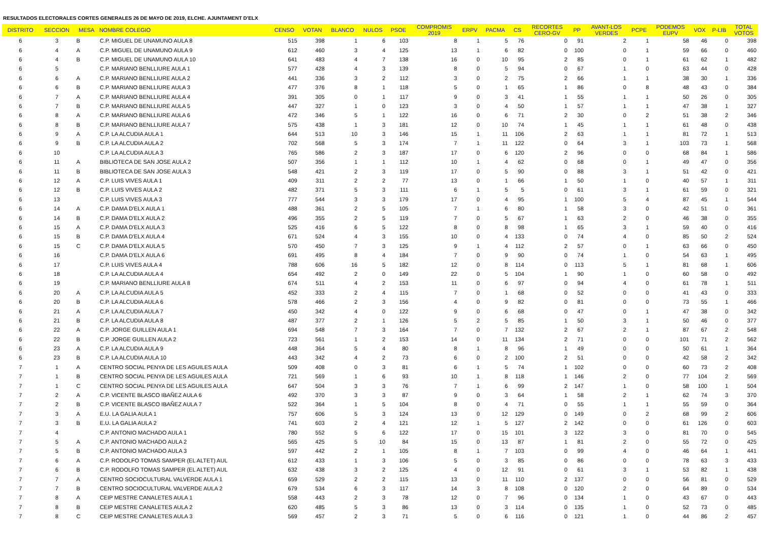RESULTADOS ELECTORALES CORTES GENERALES 26 DE MAYO DE 2019, ELCHE. AJUNTAMENT D'ELX
| DISTRITO | SECCION | MESA | NOMBRE COLEGIO | CENSO | VOTAN | BLANCO | NULOS | PSOE | COMPROMIS 2019 | ERPV | PACMA | CS | RECORTES CERO-GV | PP | AVANT-LOS VERDES | PCPE | PODEMOS EUPV | VOX | P-LIB | TOTAL VOTOS |
| --- | --- | --- | --- | --- | --- | --- | --- | --- | --- | --- | --- | --- | --- | --- | --- | --- | --- | --- | --- | --- |
| 6 | 3 | B | C.P. MIGUEL DE UNAMUNO AULA 8 | 515 | 398 | 1 | 6 | 103 | 8 | 1 | 5 | 76 | 0 | 91 | 2 | 1 | 58 | 46 | 0 | 398 |
| 6 | 4 | A | C.P. MIGUEL DE UNAMUNO AULA 9 | 612 | 460 | 3 | 4 | 125 | 13 | 1 | 6 | 82 | 0 | 100 | 0 | 1 | 59 | 66 | 0 | 460 |
| 6 | 4 | B | C.P. MIGUEL DE UNAMUNO AULA 10 | 641 | 483 | 4 | 7 | 138 | 16 | 0 | 10 | 95 | 2 | 85 | 0 | 1 | 61 | 62 | 1 | 482 |
| 6 | 5 | | C.P. MARIANO BENLLIURE AULA 1 | 577 | 428 | 4 | 3 | 139 | 8 | 0 | 5 | 94 | 0 | 67 | 1 | 0 | 63 | 44 | 0 | 428 |
| 6 | 6 | A | C.P. MARIANO BENLLIURE AULA 2 | 441 | 336 | 3 | 2 | 112 | 3 | 0 | 2 | 75 | 2 | 66 | 1 | 1 | 38 | 30 | 1 | 336 |
| 6 | 6 | B | C.P. MARIANO BENLLIURE AULA 3 | 477 | 376 | 8 | 1 | 118 | 5 | 0 | 1 | 65 | 1 | 86 | 0 | 8 | 48 | 43 | 0 | 384 |
| 6 | 7 | A | C.P. MARIANO BENLLIURE AULA 4 | 391 | 305 | 0 | 1 | 117 | 9 | 0 | 3 | 41 | 1 | 55 | 1 | 1 | 50 | 26 | 0 | 305 |
| 6 | 7 | B | C.P. MARIANO BENLLIURE AULA 5 | 447 | 327 | 1 | 0 | 123 | 3 | 0 | 4 | 50 | 1 | 57 | 1 | 1 | 47 | 38 | 1 | 327 |
| 6 | 8 | A | C.P. MARIANO BENLLIURE AULA 6 | 472 | 346 | 5 | 1 | 122 | 16 | 0 | 6 | 71 | 2 | 30 | 0 | 2 | 51 | 38 | 2 | 346 |
| 6 | 8 | B | C.P. MARIANO BENLLIURE AULA 7 | 575 | 438 | 1 | 3 | 181 | 12 | 0 | 10 | 74 | 1 | 45 | 1 | 1 | 61 | 48 | 0 | 438 |
| 6 | 9 | A | C.P. LA ALCUDIA AULA 1 | 644 | 513 | 10 | 3 | 146 | 15 | 1 | 11 | 106 | 2 | 63 | 1 | 1 | 81 | 72 | 1 | 513 |
| 6 | 9 | B | C.P. LA ALCUDIA AULA 2 | 702 | 568 | 5 | 3 | 174 | 7 | 1 | 11 | 122 | 0 | 64 | 3 | 1 | 103 | 73 | 1 | 568 |
| 6 | 10 | | C.P. LA ALCUDIA AULA 3 | 765 | 586 | 2 | 3 | 187 | 17 | 0 | 6 | 120 | 2 | 96 | 0 | 0 | 68 | 84 | 1 | 586 |
| 6 | 11 | A | BIBLIOTECA DE SAN JOSE AULA 2 | 507 | 356 | 1 | 1 | 112 | 10 | 1 | 4 | 62 | 0 | 68 | 0 | 1 | 49 | 47 | 0 | 356 |
| 6 | 11 | B | BIBLIOTECA DE SAN JOSE AULA 3 | 548 | 421 | 2 | 3 | 119 | 17 | 0 | 5 | 90 | 0 | 88 | 3 | 1 | 51 | 42 | 0 | 421 |
| 6 | 12 | A | C.P. LUIS VIVES AULA 1 | 409 | 311 | 2 | 2 | 77 | 13 | 0 | 1 | 66 | 1 | 50 | 1 | 0 | 40 | 57 | 1 | 311 |
| 6 | 12 | B | C.P. LUIS VIVES AULA 2 | 482 | 371 | 5 | 3 | 111 | 6 | 1 | 5 | 5 | 0 | 61 | 3 | 1 | 61 | 59 | 0 | 321 |
| 6 | 13 | | C.P. LUIS VIVES AULA 3 | 777 | 544 | 3 | 3 | 179 | 17 | 0 | 4 | 95 | 1 | 100 | 5 | 4 | 87 | 45 | 1 | 544 |
| 6 | 14 | A | C.P. DAMA D'ELX AULA 1 | 488 | 361 | 2 | 5 | 105 | 7 | 1 | 6 | 80 | 1 | 58 | 3 | 0 | 42 | 51 | 0 | 361 |
| 6 | 14 | B | C.P. DAMA D'ELX AULA 2 | 496 | 355 | 2 | 5 | 119 | 7 | 0 | 5 | 67 | 1 | 63 | 2 | 0 | 46 | 38 | 0 | 355 |
| 6 | 15 | A | C.P. DAMA D'ELX AULA 3 | 525 | 416 | 6 | 5 | 122 | 8 | 0 | 8 | 98 | 1 | 65 | 3 | 1 | 59 | 40 | 0 | 416 |
| 6 | 15 | B | C.P. DAMA D'ELX AULA 4 | 671 | 524 | 4 | 3 | 155 | 10 | 0 | 4 | 133 | 0 | 74 | 4 | 0 | 85 | 50 | 2 | 524 |
| 6 | 15 | C | C.P. DAMA D'ELX AULA 5 | 570 | 450 | 7 | 3 | 125 | 9 | 1 | 4 | 112 | 2 | 57 | 0 | 1 | 63 | 66 | 0 | 450 |
| 6 | 16 | | C.P. DAMA D'ELX AULA 6 | 691 | 495 | 8 | 4 | 184 | 7 | 0 | 9 | 90 | 0 | 74 | 1 | 0 | 54 | 63 | 1 | 495 |
| 6 | 17 | | C.P. LUIS VIVES AULA 4 | 788 | 606 | 16 | 5 | 182 | 12 | 0 | 8 | 114 | 0 | 113 | 5 | 1 | 81 | 68 | 1 | 606 |
| 6 | 18 | | C.P. LA ALCUDIA AULA 4 | 654 | 492 | 2 | 0 | 149 | 22 | 0 | 5 | 104 | 1 | 90 | 1 | 0 | 60 | 58 | 0 | 492 |
| 6 | 19 | | C.P. MARIANO BENLLIURE AULA 8 | 674 | 511 | 4 | 2 | 153 | 11 | 0 | 6 | 97 | 0 | 94 | 4 | 0 | 61 | 78 | 1 | 511 |
| 6 | 20 | A | C.P. LA ALCUDIA AULA 5 | 452 | 333 | 2 | 4 | 115 | 7 | 0 | 1 | 68 | 0 | 52 | 0 | 0 | 41 | 43 | 0 | 333 |
| 6 | 20 | B | C.P. LA ALCUDIA AULA 6 | 578 | 466 | 2 | 3 | 156 | 4 | 0 | 9 | 82 | 0 | 81 | 0 | 0 | 73 | 55 | 1 | 466 |
| 6 | 21 | A | C.P. LA ALCUDIA AULA 7 | 450 | 342 | 4 | 0 | 122 | 9 | 0 | 6 | 68 | 0 | 47 | 0 | 1 | 47 | 38 | 0 | 342 |
| 6 | 21 | B | C.P. LA ALCUDIA AULA 8 | 487 | 377 | 2 | 1 | 126 | 5 | 2 | 5 | 85 | 1 | 50 | 3 | 1 | 50 | 46 | 0 | 377 |
| 6 | 22 | A | C.P. JORGE GUILLEN AULA 1 | 694 | 548 | 7 | 3 | 164 | 7 | 0 | 7 | 132 | 2 | 67 | 2 | 1 | 87 | 67 | 2 | 548 |
| 6 | 22 | B | C.P. JORGE GUILLEN AULA 2 | 723 | 561 | 1 | 2 | 153 | 14 | 0 | 11 | 134 | 2 | 71 | 0 | 0 | 101 | 71 | 2 | 562 |
| 6 | 23 | A | C.P. LA ALCUDIA AULA 9 | 448 | 364 | 5 | 4 | 80 | 8 | 1 | 8 | 96 | 1 | 49 | 0 | 0 | 50 | 61 | 1 | 364 |
| 6 | 23 | B | C.P. LA ALCUDIA AULA 10 | 443 | 342 | 4 | 2 | 73 | 6 | 0 | 2 | 100 | 2 | 51 | 0 | 0 | 42 | 58 | 2 | 342 |
| 7 | 1 | A | CENTRO SOCIAL PENYA DE LES AGUILES AULA | 509 | 408 | 0 | 3 | 81 | 6 | 1 | 5 | 74 | 1 | 102 | 0 | 0 | 60 | 73 | 2 | 408 |
| 7 | 1 | B | CENTRO SOCIAL PENYA DE LES AGUILES AULA | 721 | 569 | 1 | 6 | 93 | 10 | 1 | 8 | 118 | 1 | 146 | 2 | 0 | 77 | 104 | 2 | 569 |
| 7 | 1 | C | CENTRO SOCIAL PENYA DE LES AGUILES AULA | 647 | 504 | 3 | 3 | 76 | 7 | 1 | 6 | 99 | 2 | 147 | 1 | 0 | 58 | 100 | 1 | 504 |
| 7 | 2 | A | C.P. VICENTE BLASCO IBAÑEZ AULA 6 | 492 | 370 | 3 | 3 | 87 | 9 | 0 | 3 | 64 | 1 | 58 | 2 | 1 | 62 | 74 | 3 | 370 |
| 7 | 2 | B | C.P. VICENTE BLASCO IBAÑEZ AULA 7 | 522 | 364 | 1 | 5 | 104 | 8 | 0 | 4 | 71 | 0 | 55 | 1 | 1 | 55 | 59 | 0 | 364 |
| 7 | 3 | A | E.U. LA GALIA AULA 1 | 757 | 606 | 5 | 3 | 124 | 13 | 0 | 12 | 129 | 0 | 149 | 0 | 2 | 68 | 99 | 2 | 606 |
| 7 | 3 | B | E.U. LA GALIA AULA 2 | 741 | 603 | 2 | 4 | 121 | 12 | 1 | 5 | 127 | 2 | 142 | 0 | 0 | 61 | 126 | 0 | 603 |
| 7 | 4 | | C.P. ANTONIO MACHADO AULA 1 | 780 | 552 | 5 | 6 | 122 | 17 | 0 | 15 | 101 | 3 | 122 | 3 | 0 | 81 | 70 | 0 | 545 |
| 7 | 5 | A | C.P. ANTONIO MACHADO AULA 2 | 565 | 425 | 5 | 10 | 84 | 15 | 0 | 13 | 87 | 1 | 81 | 2 | 0 | 55 | 72 | 0 | 425 |
| 7 | 5 | B | C.P. ANTONIO MACHADO AULA 3 | 597 | 442 | 2 | 1 | 105 | 8 | 1 | 7 | 103 | 0 | 99 | 4 | 0 | 46 | 64 | 1 | 441 |
| 7 | 6 | A | C.P. RODOLFO TOMAS SAMPER (EL ALTET) AUL | 612 | 433 | 1 | 3 | 106 | 5 | 0 | 3 | 85 | 0 | 86 | 0 | 0 | 78 | 63 | 3 | 433 |
| 7 | 6 | B | C.P. RODOLFO TOMAS SAMPER (EL ALTET) AUL | 632 | 438 | 3 | 2 | 125 | 4 | 0 | 12 | 91 | 0 | 61 | 3 | 1 | 53 | 82 | 1 | 438 |
| 7 | 7 | A | CENTRO SOCIOCULTURAL VALVERDE AULA 1 | 659 | 529 | 2 | 2 | 115 | 13 | 0 | 11 | 110 | 2 | 137 | 0 | 0 | 56 | 81 | 0 | 529 |
| 7 | 7 | B | CENTRO SOCIOCULTURAL VALVERDE AULA 2 | 679 | 534 | 6 | 3 | 117 | 14 | 3 | 8 | 108 | 0 | 120 | 2 | 0 | 64 | 89 | 0 | 534 |
| 7 | 8 | A | CEIP MESTRE CANALETES AULA 1 | 558 | 443 | 2 | 3 | 78 | 12 | 0 | 7 | 96 | 0 | 134 | 1 | 0 | 43 | 67 | 0 | 443 |
| 7 | 8 | B | CEIP MESTRE CANALETES AULA 2 | 620 | 485 | 5 | 3 | 86 | 13 | 0 | 3 | 114 | 0 | 135 | 1 | 0 | 52 | 73 | 0 | 485 |
| 7 | 8 | C | CEIP MESTRE CANALETES AULA 3 | 569 | 457 | 2 | 3 | 71 | 5 | 0 | 6 | 116 | 0 | 121 | 1 | 0 | 44 | 86 | 2 | 457 |